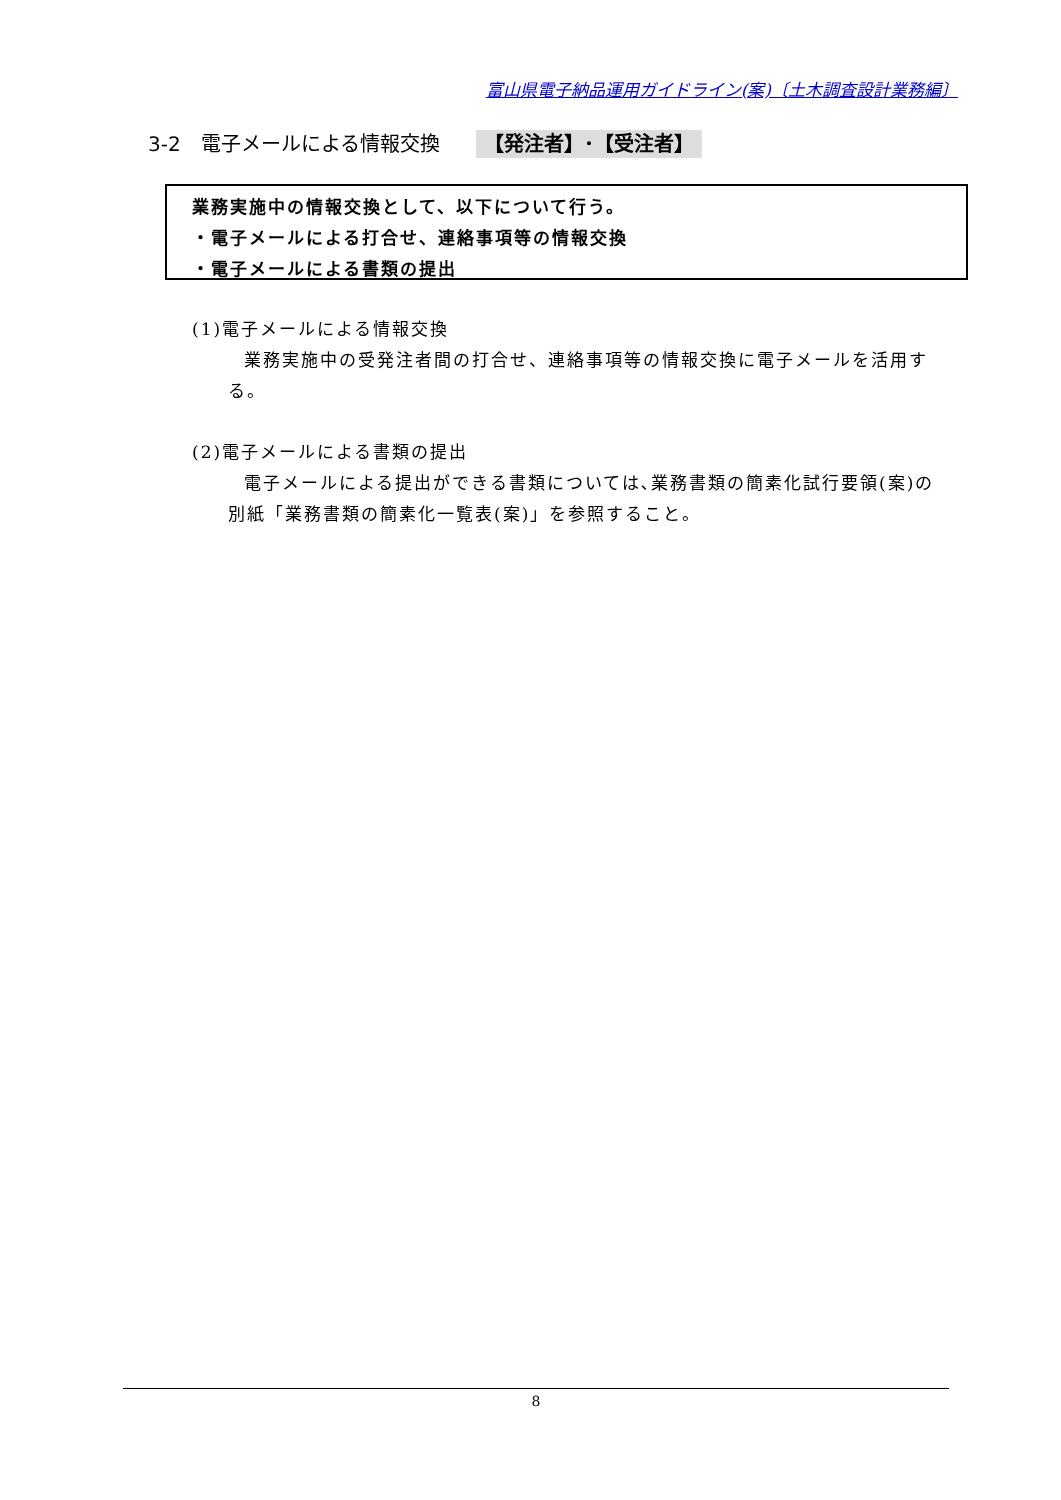富山県電子納品運用ガイドライン(案)〔土木調査設計業務編〕
3-2　電子メールによる情報交換 【発注者】･【受注者】
業務実施中の情報交換として、以下について行う。
・電子メールによる打合せ、連絡事項等の情報交換
・電子メールによる書類の提出
(1)電子メールによる情報交換
業務実施中の受発注者間の打合せ、連絡事項等の情報交換に電子メールを活用する。
(2)電子メールによる書類の提出
電子メールによる提出ができる書類については､業務書類の簡素化試行要領(案)の別紙「業務書類の簡素化一覧表(案)」を参照すること。
8